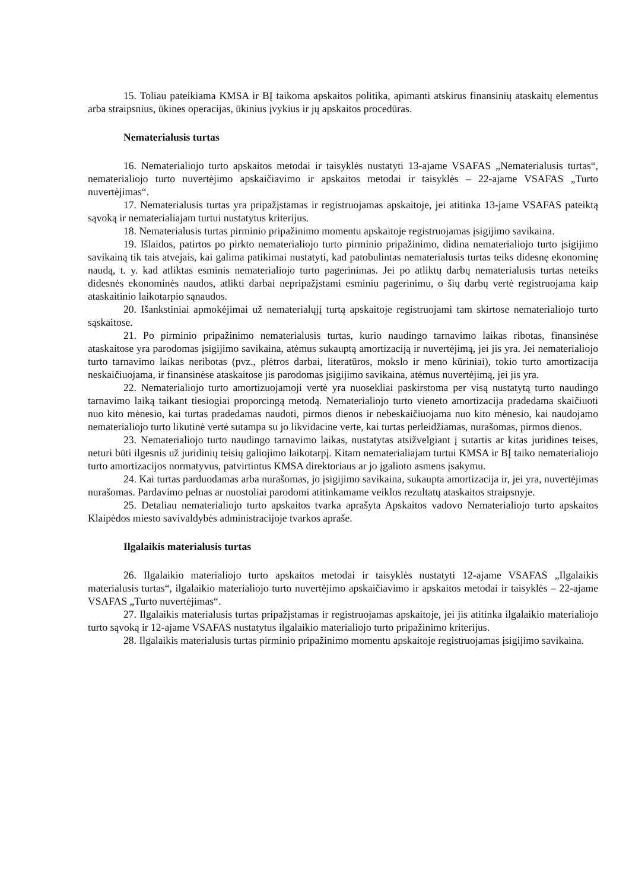15. Toliau pateikiama KMSA ir BĮ taikoma apskaitos politika, apimanti atskirus finansinių ataskaitų elementus arba straipsnius, ūkines operacijas, ūkinius įvykius ir jų apskaitos procedūras.
Nematerialusis turtas
16. Nematerialiojo turto apskaitos metodai ir taisyklės nustatyti 13-ajame VSAFAS „Nematerialusis turtas“, nematerialiojo turto nuvertėjimo apskaičiavimo ir apskaitos metodai ir taisyklės – 22-ajame VSAFAS „Turto nuvertėjimas“.
17. Nematerialusis turtas yra pripažįstamas ir registruojamas apskaitoje, jei atitinka 13-jame VSAFAS pateiktą sąvoką ir nematerialiajam turtui nustatytus kriterijus.
18. Nematerialusis turtas pirminio pripažinimo momentu apskaitoje registruojamas įsigijimo savikaina.
19. Išlaidos, patirtos po pirkto nematerialiojo turto pirminio pripažinimo, didina nematerialiojo turto įsigijimo savikainą tik tais atvejais, kai galima patikimai nustatyti, kad patobulintas nematerialusis turtas teiks didesnę ekonominę naudą, t. y. kad atliktas esminis nematerialiojo turto pagerinimas. Jei po atliktų darbų nematerialusis turtas neteiks didesnės ekonominės naudos, atlikti darbai nepripažįstami esminiu pagerinimu, o šių darbų vertė registruojama kaip ataskaitinio laikotarpio sąnaudos.
20. Išankstiniai apmokėjimai už nematerialųjį turtą apskaitoje registruojami tam skirtose nematerialiojo turto sąskaitose.
21. Po pirminio pripažinimo nematerialusis turtas, kurio naudingo tarnavimo laikas ribotas, finansinėse ataskaitose yra parodomas įsigijimo savikaina, atėmus sukauptą amortizaciją ir nuvertėjimą, jei jis yra. Jei nematerialiojo turto tarnavimo laikas neribotas (pvz., plėtros darbai, literatūros, mokslo ir meno kūriniai), tokio turto amortizacija neskaičiuojama, ir finansinėse ataskaitose jis parodomas įsigijimo savikaina, atėmus nuvertėjimą, jei jis yra.
22. Nematerialiojo turto amortizuojamoji vertė yra nuosekliai paskirstoma per visą nustatytą turto naudingo tarnavimo laiką taikant tiesiogiai proporcingą metodą. Nematerialiojo turto vieneto amortizacija pradedama skaičiuoti nuo kito mėnesio, kai turtas pradedamas naudoti, pirmos dienos ir nebeskaičiuojama nuo kito mėnesio, kai naudojamo nematerialiojo turto likutinė vertė sutampa su jo likvidacine verte, kai turtas perleidžiamas, nurašomas, pirmos dienos.
23. Nematerialiojo turto naudingo tarnavimo laikas, nustatytas atsižvelgiant į sutartis ar kitas juridines teises, neturi būti ilgesnis už juridinių teisių galiojimo laikotarpį. Kitam nematerialiajam turtui KMSA ir BĮ taiko nematerialiojo turto amortizacijos normatyvus, patvirtintus KMSA direktoriaus ar jo įgalioto asmens įsakymu.
24. Kai turtas parduodamas arba nurašomas, jo įsigijimo savikaina, sukaupta amortizacija ir, jei yra, nuvertėjimas nurašomas. Pardavimo pelnas ar nuostoliai parodomi atitinkamame veiklos rezultatų ataskaitos straipsnyje.
25. Detaliau nematerialiojo turto apskaitos tvarka aprašyta Apskaitos vadovo Nematerialiojo turto apskaitos Klaipėdos miesto savivaldybės administracijoje tvarkos apraše.
Ilgalaikis materialusis turtas
26. Ilgalaikio materialiojo turto apskaitos metodai ir taisyklės nustatyti 12-ajame VSAFAS „Ilgalaikis materialusis turtas“, ilgalaikio materialiojo turto nuvertėjimo apskaičiavimo ir apskaitos metodai ir taisyklės – 22-ajame VSAFAS „Turto nuvertėjimas“.
27. Ilgalaikis materialusis turtas pripažįstamas ir registruojamas apskaitoje, jei jis atitinka ilgalaikio materialiojo turto sąvoką ir 12-ajame VSAFAS nustatytus ilgalaikio materialiojo turto pripažinimo kriterijus.
28. Ilgalaikis materialusis turtas pirminio pripažinimo momentu apskaitoje registruojamas įsigijimo savikaina.